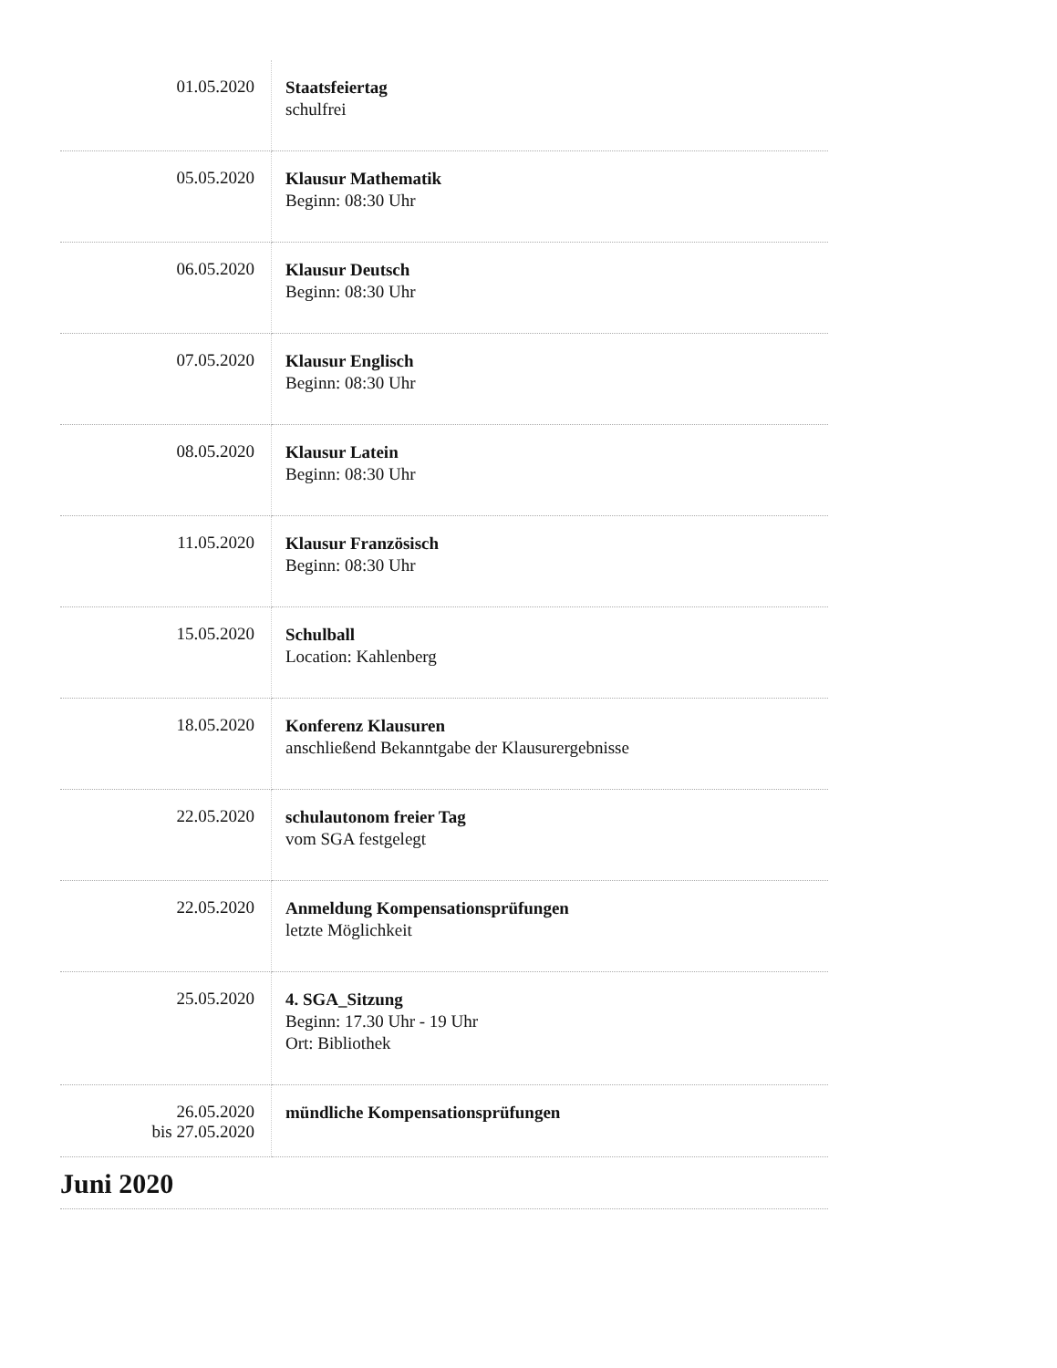| 01.05.2020 | Staatsfeiertag schulfrei |
| 05.05.2020 | Klausur Mathematik Beginn: 08:30 Uhr |
| 06.05.2020 | Klausur Deutsch Beginn: 08:30 Uhr |
| 07.05.2020 | Klausur Englisch Beginn: 08:30 Uhr |
| 08.05.2020 | Klausur Latein Beginn: 08:30 Uhr |
| 11.05.2020 | Klausur Französisch Beginn: 08:30 Uhr |
| 15.05.2020 | Schulball Location: Kahlenberg |
| 18.05.2020 | Konferenz Klausuren anschließend Bekanntgabe der Klausurergebnisse |
| 22.05.2020 | schulautonom freier Tag vom SGA festgelegt |
| 22.05.2020 | Anmeldung Kompensationsprüfungen letzte Möglichkeit |
| 25.05.2020 | 4. SGA_Sitzung Beginn: 17.30 Uhr - 19 Uhr Ort: Bibliothek |
| 26.05.2020 bis 27.05.2020 | mündliche Kompensationsprüfungen |
Juni 2020